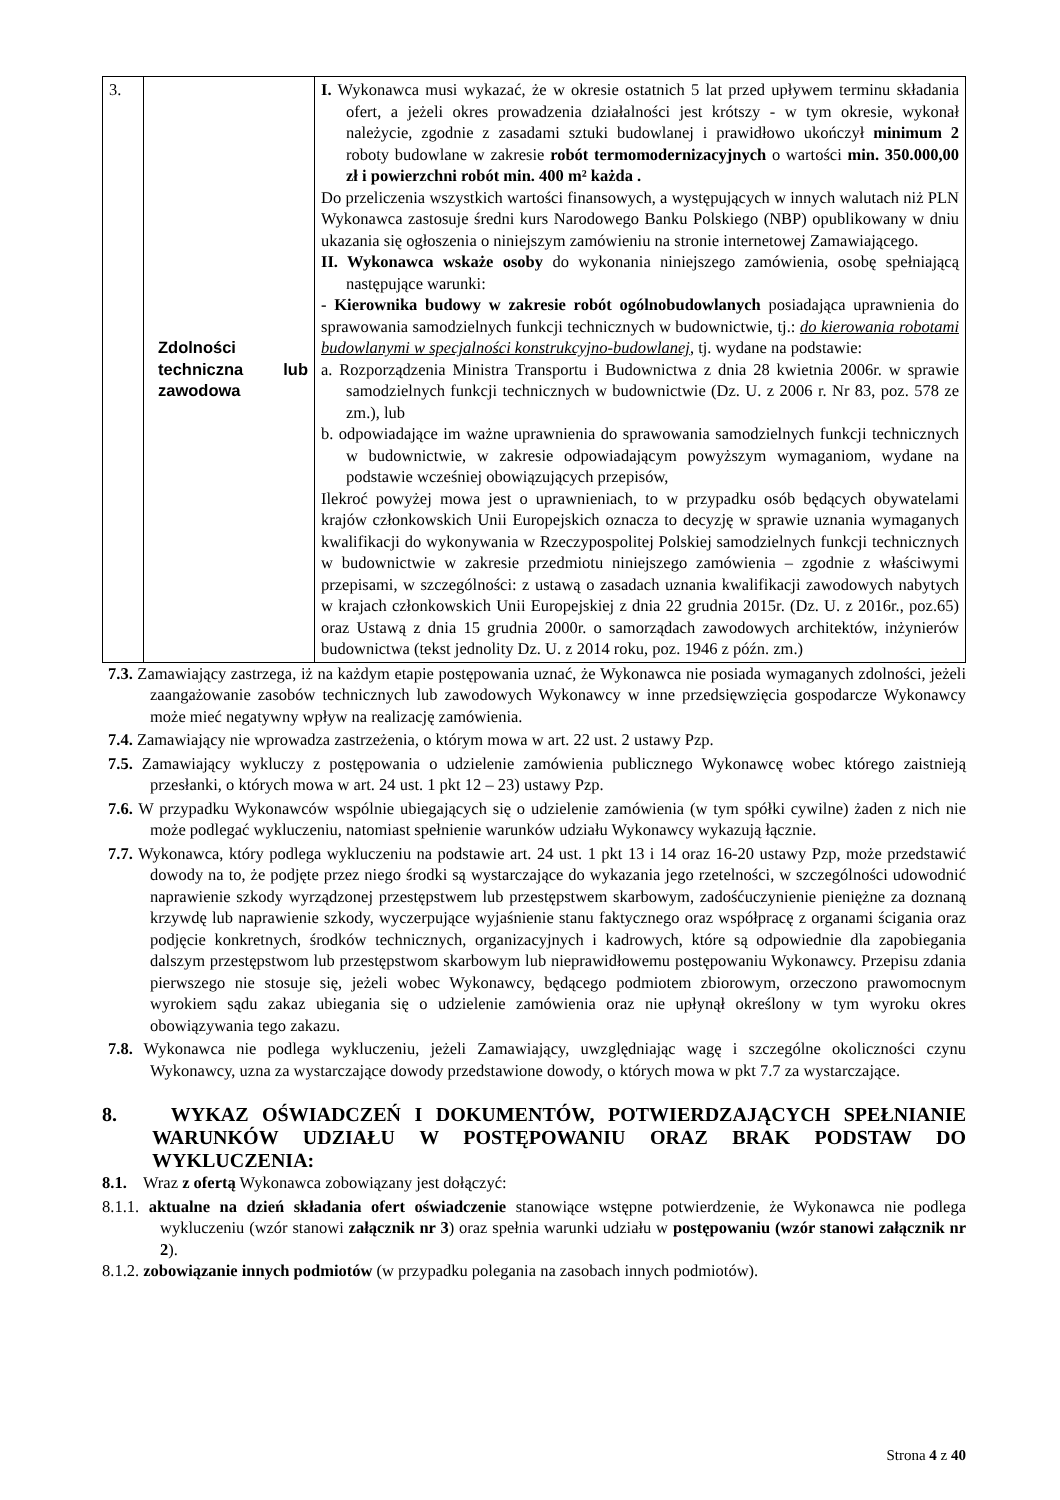| 3. | Zdolności techniczna lub zawodowa | I. Wykonawca musi wykazać, że w okresie ostatnich 5 lat przed upływem terminu składania ofert, a jeżeli okres prowadzenia działalności jest krótszy - w tym okresie, wykonał należycie, zgodnie z zasadami sztuki budowlanej i prawidłowo ukończył minimum 2 roboty budowlane w zakresie robót termomodernizacyjnych o wartości min. 350.000,00 zł i powierzchni robót min. 400 m² każda . Do przeliczenia wszystkich wartości finansowych, a występujących w innych walutach niż PLN Wykonawca zastosuje średni kurs Narodowego Banku Polskiego (NBP) opublikowany w dniu ukazania się ogłoszenia o niniejszym zamówieniu na stronie internetowej Zamawiającego. II. Wykonawca wskaże osoby do wykonania niniejszego zamówienia, osobę spełniającą następujące warunki: - Kierownika budowy w zakresie robót ogólnobudowlanych posiadająca uprawnienia do sprawowania samodzielnych funkcji technicznych w budownictwie, tj.: do kierowania robotami budowlanymi w specjalności konstrukcyjno-budowlanej , tj. wydane na podstawie: a. Rozporządzenia Ministra Transportu i Budownictwa z dnia 28 kwietnia 2006r. w sprawie samodzielnych funkcji technicznych w budownictwie (Dz. U. z 2006 r. Nr 83, poz. 578 ze zm.), lub b. odpowiadające im ważne uprawnienia do sprawowania samodzielnych funkcji technicznych w budownictwie, w zakresie odpowiadającym powyższym wymaganiom, wydane na podstawie wcześniej obowiązujących przepisów, Ilekroć powyżej mowa jest o uprawnieniach, to w przypadku osób będących obywatelami krajów członkowskich Unii Europejskich oznacza to decyzję w sprawie uznania wymaganych kwalifikacji do wykonywania w Rzeczypospolitej Polskiej samodzielnych funkcji technicznych w budownictwie w zakresie przedmiotu niniejszego zamówienia – zgodnie z właściwymi przepisami, w szczególności: z ustawą o zasadach uznania kwalifikacji zawodowych nabytych w krajach członkowskich Unii Europejskiej z dnia 22 grudnia 2015r. (Dz. U. z 2016r., poz.65) oraz Ustawą z dnia 15 grudnia 2000r. o samorządach zawodowych architektów, inżynierów budownictwa (tekst jednolity Dz. U. z 2014 roku, poz. 1946 z późn. zm.) |
7.3. Zamawiający zastrzega, iż na każdym etapie postępowania uznać, że Wykonawca nie posiada wymaganych zdolności, jeżeli zaangażowanie zasobów technicznych lub zawodowych Wykonawcy w inne przedsięwzięcia gospodarcze Wykonawcy może mieć negatywny wpływ na realizację zamówienia.
7.4. Zamawiający nie wprowadza zastrzeżenia, o którym mowa w art. 22 ust. 2 ustawy Pzp.
7.5. Zamawiający wykluczy z postępowania o udzielenie zamówienia publicznego Wykonawcę wobec którego zaistnieją przesłanki, o których mowa w art. 24 ust. 1 pkt 12 – 23) ustawy Pzp.
7.6. W przypadku Wykonawców wspólnie ubiegających się o udzielenie zamówienia (w tym spółki cywilne) żaden z nich nie może podlegać wykluczeniu, natomiast spełnienie warunków udziału Wykonawcy wykazują łącznie.
7.7. Wykonawca, który podlega wykluczeniu na podstawie art. 24 ust. 1 pkt 13 i 14 oraz 16-20 ustawy Pzp, może przedstawić dowody na to, że podjęte przez niego środki są wystarczające do wykazania jego rzetelności, w szczególności udowodnić naprawienie szkody wyrządzonej przestępstwem lub przestępstwem skarbowym, zadośćuczynienie pieniężne za doznaną krzywdę lub naprawienie szkody, wyczerpujące wyjaśnienie stanu faktycznego oraz współpracę z organami ścigania oraz podjęcie konkretnych, środków technicznych, organizacyjnych i kadrowych, które są odpowiednie dla zapobiegania dalszym przestępstwom lub przestępstwom skarbowym lub nieprawidłowemu postępowaniu Wykonawcy. Przepisu zdania pierwszego nie stosuje się, jeżeli wobec Wykonawcy, będącego podmiotem zbiorowym, orzeczono prawomocnym wyrokiem sądu zakaz ubiegania się o udzielenie zamówienia oraz nie upłynął określony w tym wyroku okres obowiązywania tego zakazu.
7.8. Wykonawca nie podlega wykluczeniu, jeżeli Zamawiający, uwzględniając wagę i szczególne okoliczności czynu Wykonawcy, uzna za wystarczające dowody przedstawione dowody, o których mowa w pkt 7.7 za wystarczające.
8. WYKAZ OŚWIADCZEŃ I DOKUMENTÓW, POTWIERDZAJĄCYCH SPEŁNIANIE WARUNKÓW UDZIAŁU W POSTĘPOWANIU ORAZ BRAK PODSTAW DO WYKLUCZENIA:
8.1. Wraz z ofertą Wykonawca zobowiązany jest dołączyć:
8.1.1. aktualne na dzień składania ofert oświadczenie stanowiące wstępne potwierdzenie, że Wykonawca nie podlega wykluczeniu (wzór stanowi załącznik nr 3) oraz spełnia warunki udziału w postępowaniu (wzór stanowi załącznik nr 2).
8.1.2. zobowiązanie innych podmiotów (w przypadku polegania na zasobach innych podmiotów).
Strona 4 z 40